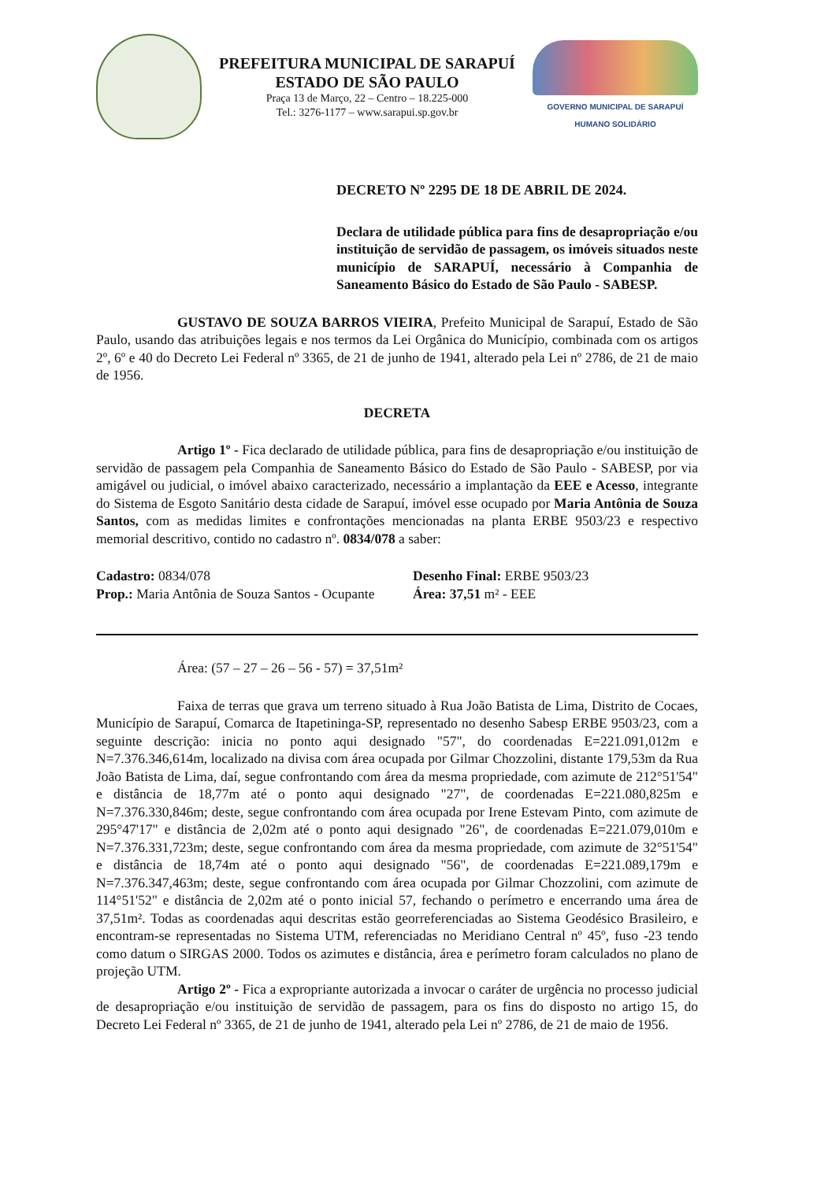PREFEITURA MUNICIPAL DE SARAPUÍ
ESTADO DE SÃO PAULO
Praça 13 de Março, 22 – Centro – 18.225-000
Tel.: 3276-1177 – www.sarapui.sp.gov.br
GOVERNO MUNICIPAL DE SARAPUÍ
HUMANO SOLIDÁRIO
DECRETO Nº 2295 DE 18 DE ABRIL DE 2024.
Declara de utilidade pública para fins de desapropriação e/ou instituição de servidão de passagem, os imóveis situados neste município de SARAPUÍ, necessário à Companhia de Saneamento Básico do Estado de São Paulo - SABESP.
GUSTAVO DE SOUZA BARROS VIEIRA, Prefeito Municipal de Sarapuí, Estado de São Paulo, usando das atribuições legais e nos termos da Lei Orgânica do Município, combinada com os artigos 2º, 6º e 40 do Decreto Lei Federal nº 3365, de 21 de junho de 1941, alterado pela Lei nº 2786, de 21 de maio de 1956.
DECRETA
Artigo 1º - Fica declarado de utilidade pública, para fins de desapropriação e/ou instituição de servidão de passagem pela Companhia de Saneamento Básico do Estado de São Paulo - SABESP, por via amigável ou judicial, o imóvel abaixo caracterizado, necessário a implantação da EEE e Acesso, integrante do Sistema de Esgoto Sanitário desta cidade de Sarapuí, imóvel esse ocupado por Maria Antônia de Souza Santos, com as medidas limites e confrontações mencionadas na planta ERBE 9503/23 e respectivo memorial descritivo, contido no cadastro nº. 0834/078 a saber:
Cadastro: 0834/078
Prop.: Maria Antônia de Souza Santos - Ocupante
Desenho Final: ERBE 9503/23
Área: 37,51 m² - EEE
Área: (57 – 27 – 26 – 56 - 57) = 37,51m²
Faixa de terras que grava um terreno situado à Rua João Batista de Lima, Distrito de Cocaes, Município de Sarapuí, Comarca de Itapetininga-SP, representado no desenho Sabesp ERBE 9503/23, com a seguinte descrição: inicia no ponto aqui designado "57", do coordenadas E=221.091,012m e N=7.376.346,614m, localizado na divisa com área ocupada por Gilmar Chozzolini, distante 179,53m da Rua João Batista de Lima, daí, segue confrontando com área da mesma propriedade, com azimute de 212°51'54" e distância de 18,77m até o ponto aqui designado "27", de coordenadas E=221.080,825m e N=7.376.330,846m; deste, segue confrontando com área ocupada por Irene Estevam Pinto, com azimute de 295°47'17" e distância de 2,02m até o ponto aqui designado "26", de coordenadas E=221.079,010m e N=7.376.331,723m; deste, segue confrontando com área da mesma propriedade, com azimute de 32°51'54" e distância de 18,74m até o ponto aqui designado "56", de coordenadas E=221.089,179m e N=7.376.347,463m; deste, segue confrontando com área ocupada por Gilmar Chozzolini, com azimute de 114°51'52" e distância de 2,02m até o ponto inicial 57, fechando o perímetro e encerrando uma área de 37,51m². Todas as coordenadas aqui descritas estão georreferenciadas ao Sistema Geodésico Brasileiro, e encontram-se representadas no Sistema UTM, referenciadas no Meridiano Central nº 45º, fuso -23 tendo como datum o SIRGAS 2000. Todos os azimutes e distância, área e perímetro foram calculados no plano de projeção UTM.
Artigo 2º - Fica a expropriante autorizada a invocar o caráter de urgência no processo judicial de desapropriação e/ou instituição de servidão de passagem, para os fins do disposto no artigo 15, do Decreto Lei Federal nº 3365, de 21 de junho de 1941, alterado pela Lei nº 2786, de 21 de maio de 1956.